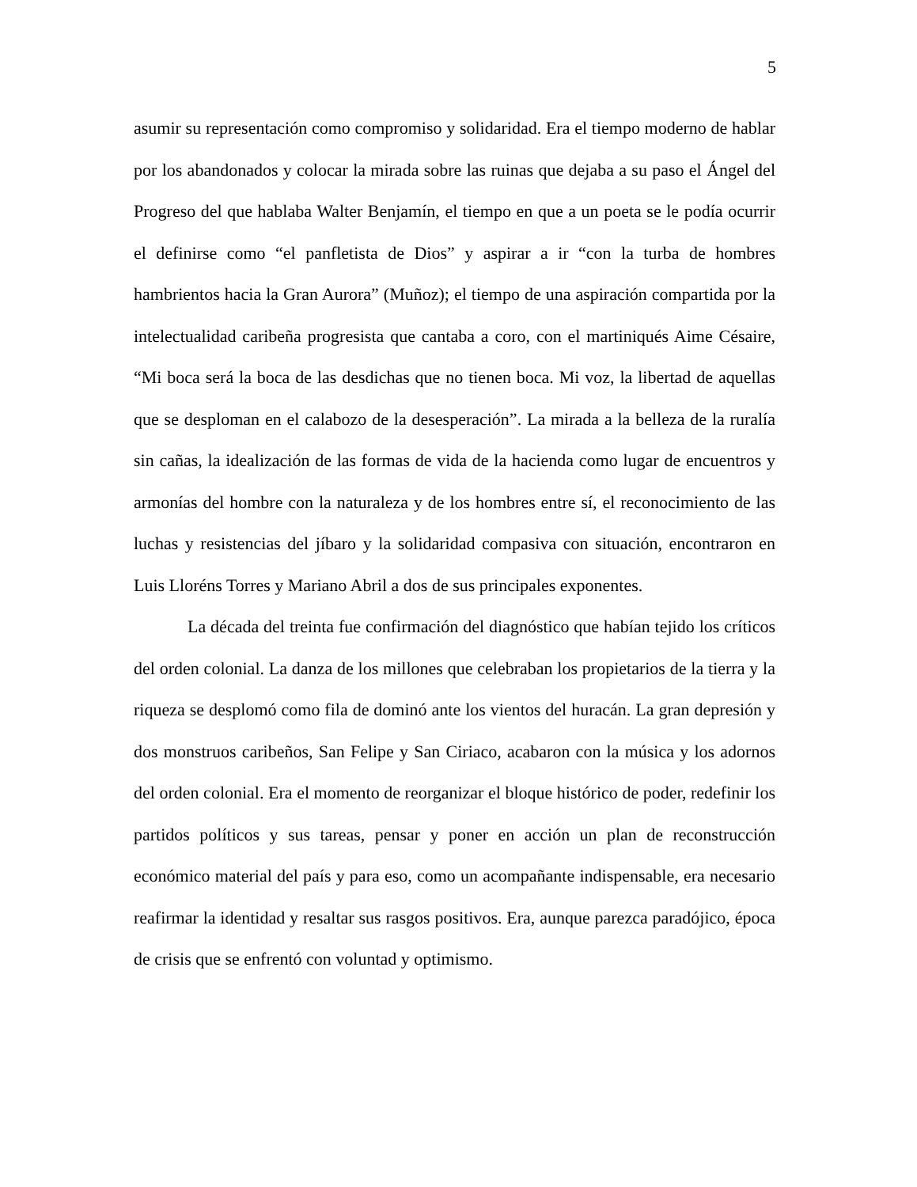5
asumir su representación como compromiso y solidaridad. Era el tiempo moderno de hablar por los abandonados y colocar la mirada sobre las ruinas que dejaba a su paso el Ángel del Progreso del que hablaba Walter Benjamín, el tiempo en que a un poeta se le podía ocurrir el definirse como “el panfletista de Dios” y aspirar a ir “con la turba de hombres hambrientos hacia la Gran Aurora” (Muñoz); el tiempo de una aspiración compartida por la intelectualidad caribeña progresista que cantaba a coro, con el martiniqués Aime Césaire, “Mi boca será la boca de las desdichas que no tienen boca. Mi voz, la libertad de aquellas que se desploman en el calabozo de la desesperación”. La mirada a la belleza de la ruralía sin cañas, la idealización de las formas de vida de la hacienda como lugar de encuentros y armonías del hombre con la naturaleza y de los hombres entre sí, el reconocimiento de las luchas y resistencias del jíbaro y la solidaridad compasiva con situación, encontraron en Luis Lloréns Torres y Mariano Abril a dos de sus principales exponentes.
La década del treinta fue confirmación del diagnóstico que habían tejido los críticos del orden colonial. La danza de los millones que celebraban los propietarios de la tierra y la riqueza se desplomó como fila de dominó ante los vientos del huracán. La gran depresión y dos monstruos caribeños, San Felipe y San Ciriaco, acabaron con la música y los adornos del orden colonial. Era el momento de reorganizar el bloque histórico de poder, redefinir los partidos políticos y sus tareas, pensar y poner en acción un plan de reconstrucción económico material del país y para eso, como un acompañante indispensable, era necesario reafirmar la identidad y resaltar sus rasgos positivos. Era, aunque parezca paradójico, época de crisis que se enfrentó con voluntad y optimismo.